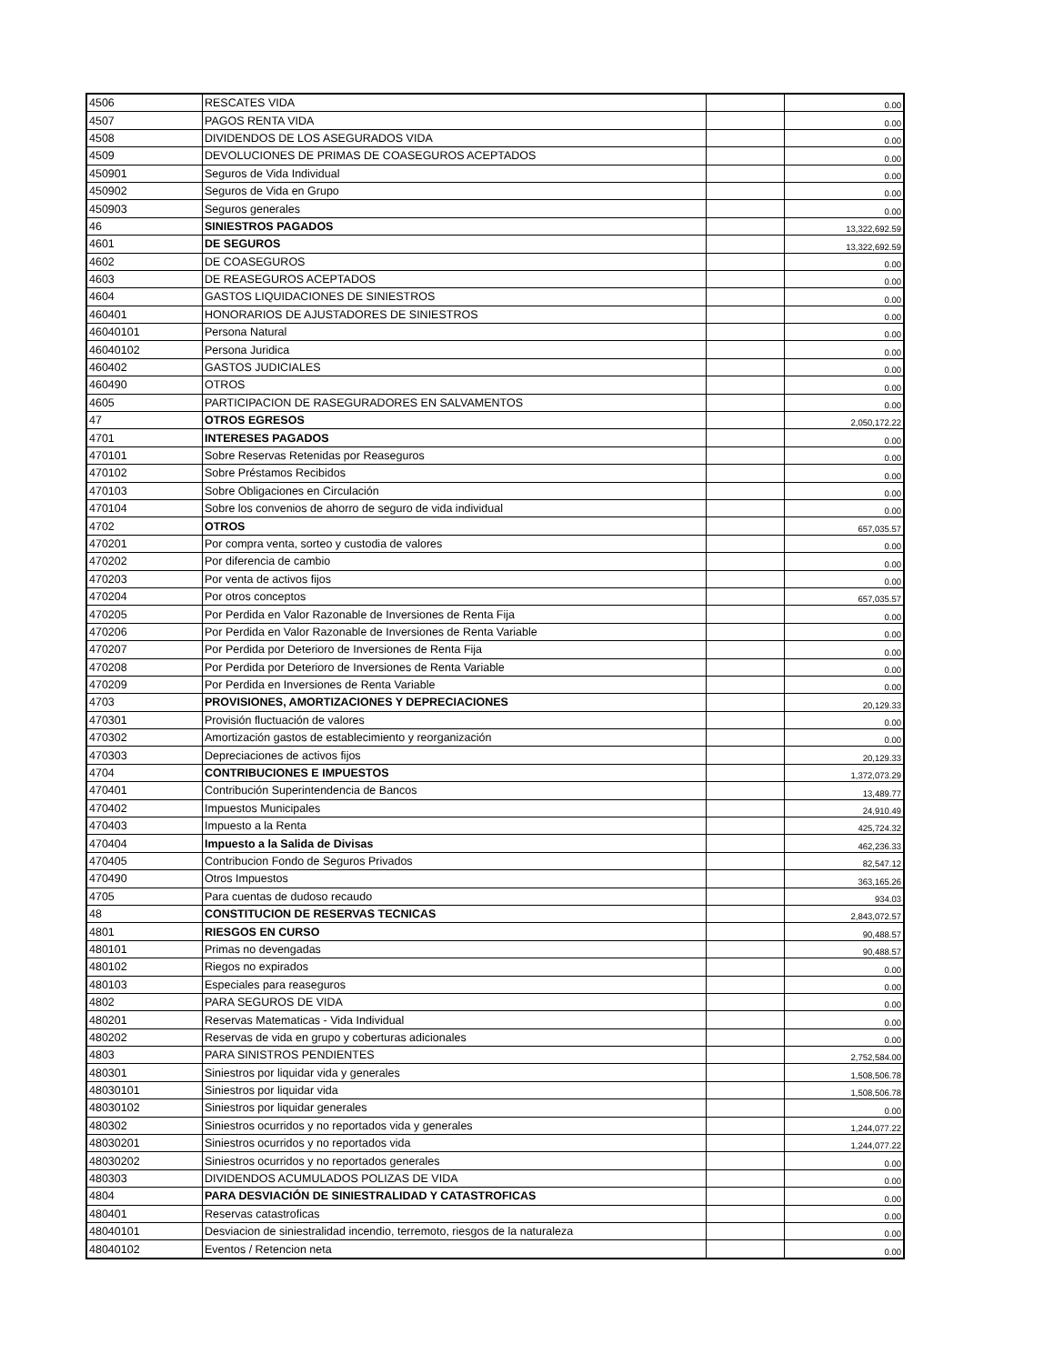| 4506 | RESCATES VIDA | | 0.00 |
| 4507 | PAGOS RENTA VIDA | | 0.00 |
| 4508 | DIVIDENDOS DE LOS ASEGURADOS VIDA | | 0.00 |
| 4509 | DEVOLUCIONES DE PRIMAS DE COASEGUROS ACEPTADOS | | 0.00 |
| 450901 | Seguros de Vida Individual | | 0.00 |
| 450902 | Seguros de Vida en Grupo | | 0.00 |
| 450903 | Seguros generales | | 0.00 |
| 46 | SINIESTROS PAGADOS | | 13,322,692.59 |
| 4601 | DE SEGUROS | | 13,322,692.59 |
| 4602 | DE COASEGUROS | | 0.00 |
| 4603 | DE REASEGUROS ACEPTADOS | | 0.00 |
| 4604 | GASTOS LIQUIDACIONES DE SINIESTROS | | 0.00 |
| 460401 | HONORARIOS DE AJUSTADORES DE SINIESTROS | | 0.00 |
| 46040101 | Persona Natural | | 0.00 |
| 46040102 | Persona Juridica | | 0.00 |
| 460402 | GASTOS JUDICIALES | | 0.00 |
| 460490 | OTROS | | 0.00 |
| 4605 | PARTICIPACION DE RASEGURADORES EN SALVAMENTOS | | 0.00 |
| 47 | OTROS EGRESOS | | 2,050,172.22 |
| 4701 | INTERESES PAGADOS | | 0.00 |
| 470101 | Sobre Reservas Retenidas por Reaseguros | | 0.00 |
| 470102 | Sobre Préstamos Recibidos | | 0.00 |
| 470103 | Sobre Obligaciones en Circulación | | 0.00 |
| 470104 | Sobre los convenios de ahorro de seguro de vida individual | | 0.00 |
| 4702 | OTROS | | 657,035.57 |
| 470201 | Por compra venta, sorteo y custodia de valores | | 0.00 |
| 470202 | Por diferencia de cambio | | 0.00 |
| 470203 | Por venta de activos fijos | | 0.00 |
| 470204 | Por otros conceptos | | 657,035.57 |
| 470205 | Por Perdida en Valor Razonable de Inversiones de Renta Fija | | 0.00 |
| 470206 | Por Perdida en Valor Razonable de Inversiones de Renta Variable | | 0.00 |
| 470207 | Por Perdida por Deterioro de Inversiones de Renta Fija | | 0.00 |
| 470208 | Por Perdida por Deterioro de Inversiones de Renta Variable | | 0.00 |
| 470209 | Por Perdida en Inversiones de Renta Variable | | 0.00 |
| 4703 | PROVISIONES, AMORTIZACIONES Y DEPRECIACIONES | | 20,129.33 |
| 470301 | Provisión fluctuación de valores | | 0.00 |
| 470302 | Amortización gastos de establecimiento y reorganización | | 0.00 |
| 470303 | Depreciaciones de activos fijos | | 20,129.33 |
| 4704 | CONTRIBUCIONES E IMPUESTOS | | 1,372,073.29 |
| 470401 | Contribución Superintendencia de Bancos | | 13,489.77 |
| 470402 | Impuestos Municipales | | 24,910.49 |
| 470403 | Impuesto a la Renta | | 425,724.32 |
| 470404 | Impuesto a la Salida de Divisas | | 462,236.33 |
| 470405 | Contribucion Fondo de Seguros Privados | | 82,547.12 |
| 470490 | Otros Impuestos | | 363,165.26 |
| 4705 | Para cuentas de dudoso recaudo | | 934.03 |
| 48 | CONSTITUCION DE RESERVAS TECNICAS | | 2,843,072.57 |
| 4801 | RIESGOS EN CURSO | | 90,488.57 |
| 480101 | Primas no devengadas | | 90,488.57 |
| 480102 | Riegos no expirados | | 0.00 |
| 480103 | Especiales para reaseguros | | 0.00 |
| 4802 | PARA SEGUROS DE VIDA | | 0.00 |
| 480201 | Reservas Matematicas - Vida Individual | | 0.00 |
| 480202 | Reservas de vida en grupo y coberturas adicionales | | 0.00 |
| 4803 | PARA SINISTROS PENDIENTES | | 2,752,584.00 |
| 480301 | Siniestros por liquidar vida y generales | | 1,508,506.78 |
| 48030101 | Siniestros por liquidar vida | | 1,508,506.78 |
| 48030102 | Siniestros por liquidar generales | | 0.00 |
| 480302 | Siniestros ocurridos y no reportados vida y generales | | 1,244,077.22 |
| 48030201 | Siniestros ocurridos y no reportados vida | | 1,244,077.22 |
| 48030202 | Siniestros ocurridos y no reportados generales | | 0.00 |
| 480303 | DIVIDENDOS ACUMULADOS POLIZAS DE VIDA | | 0.00 |
| 4804 | PARA DESVIACIÓN DE SINIESTRALIDAD Y CATASTROFICAS | | 0.00 |
| 480401 | Reservas catastroficas | | 0.00 |
| 48040101 | Desviacion de siniestralidad incendio, terremoto, riesgos de la naturaleza | | 0.00 |
| 48040102 | Eventos / Retencion neta | | 0.00 |